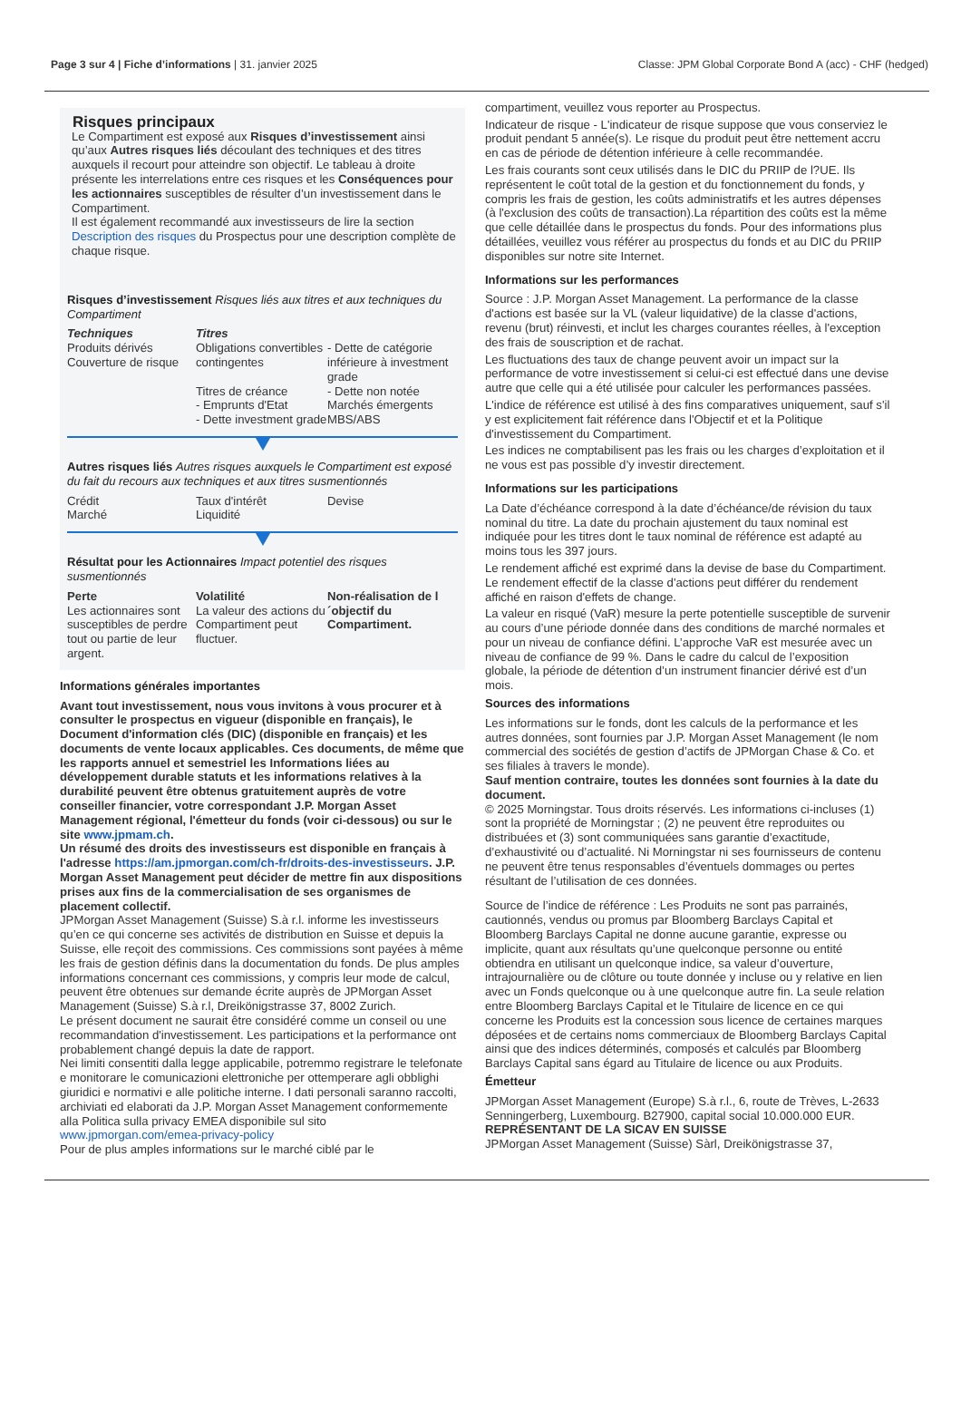Page 3 sur 4 | Fiche d’informations | 31. janvier 2025 Classe: JPM Global Corporate Bond A (acc) - CHF (hedged)
Risques principaux
Le Compartiment est exposé aux Risques d’investissement ainsi qu’aux Autres risques liés découlant des techniques et des titres auxquels il recourt pour atteindre son objectif. Le tableau à droite présente les interrelations entre ces risques et les Conséquences pour les actionnaires susceptibles de résulter d’un investissement dans le Compartiment.
Il est également recommandé aux investisseurs de lire la section Description des risques du Prospectus pour une description complète de chaque risque.
Risques d’investissement Risques liés aux titres et aux techniques du Compartiment
Techniques
Produits dérivés
Couverture de risque
Titres
Obligations convertibles contingentes
Titres de créance
- Emprunts d'Etat
- Dette investment grade
- Dette de catégorie inférieure à investment grade
- Dette non notée
Marchés émergents
MBS/ABS
Autres risques liés Autres risques auxquels le Compartiment est exposé du fait du recours aux techniques et aux titres susmentionnés
Crédit
Marché
Taux d'intérêt
Liquidité
Devise
Résultat pour les Actionnaires Impact potentiel des risques susmentionnés
Perte
Les actionnaires sont susceptibles de perdre tout ou partie de leur argent.
Volatilité
La valeur des actions du Compartiment peut fluctuer.
Non-réalisation de l´objectif du Compartiment.
Informations générales importantes
Avant tout investissement, nous vous invitons à vous procurer et à consulter le prospectus en vigueur (disponible en français), le Document d'information clés (DIC) (disponible en français) et les documents de vente locaux applicables. Ces documents, de même que les rapports annuel et semestriel les Informations liées au développement durable statuts et les informations relatives à la durabilité peuvent être obtenus gratuitement auprès de votre conseiller financier, votre correspondant J.P. Morgan Asset Management régional, l'émetteur du fonds (voir ci-dessous) ou sur le site www.jpmam.ch.
Un résumé des droits des investisseurs est disponible en français à l'adresse https://am.jpmorgan.com/ch-fr/droits-des-investisseurs. J.P. Morgan Asset Management peut décider de mettre fin aux dispositions prises aux fins de la commercialisation de ses organismes de placement collectif.
JPMorgan Asset Management (Suisse) S.à r.l. informe les investisseurs qu’en ce qui concerne ses activités de distribution en Suisse et depuis la Suisse, elle reçoit des commissions. Ces commissions sont payées à même les frais de gestion définis dans la documentation du fonds. De plus amples informations concernant ces commissions, y compris leur mode de calcul, peuvent être obtenues sur demande écrite auprès de JPMorgan Asset Management (Suisse) S.à r.l, Dreikönigstrasse 37, 8002 Zurich.
Le présent document ne saurait être considéré comme un conseil ou une recommandation d'investissement. Les participations et la performance ont probablement changé depuis la date de rapport.
Nei limiti consentiti dalla legge applicabile, potremmo registrare le telefonate e monitorare le comunicazioni elettroniche per ottemperare agli obblighi giuridici e normativi e alle politiche interne. I dati personali saranno raccolti, archiviati ed elaborati da J.P. Morgan Asset Management conformemente alla Politica sulla privacy EMEA disponibile sul sito www.jpmorgan.com/emea-privacy-policy
Pour de plus amples informations sur le marché ciblé par le
compartiment, veuillez vous reporter au Prospectus.
Indicateur de risque - L'indicateur de risque suppose que vous conserviez le produit pendant 5 année(s). Le risque du produit peut être nettement accru en cas de période de détention inférieure à celle recommandée.
Les frais courants sont ceux utilisés dans le DIC du PRIIP de l?UE. Ils représentent le coût total de la gestion et du fonctionnement du fonds, y compris les frais de gestion, les coûts administratifs et les autres dépenses (à l'exclusion des coûts de transaction).La répartition des coûts est la même que celle détaillée dans le prospectus du fonds. Pour des informations plus détaillées, veuillez vous référer au prospectus du fonds et au DIC du PRIIP disponibles sur notre site Internet.
Informations sur les performances
Source : J.P. Morgan Asset Management. La performance de la classe d'actions est basée sur la VL (valeur liquidative) de la classe d'actions, revenu (brut) réinvesti, et inclut les charges courantes réelles, à l'exception des frais de souscription et de rachat.
Les fluctuations des taux de change peuvent avoir un impact sur la performance de votre investissement si celui-ci est effectué dans une devise autre que celle qui a été utilisée pour calculer les performances passées.
L'indice de référence est utilisé à des fins comparatives uniquement, sauf s'il y est explicitement fait référence dans l'Objectif et et la Politique d'investissement du Compartiment.
Les indices ne comptabilisent pas les frais ou les charges d’exploitation et il ne vous est pas possible d’y investir directement.
Informations sur les participations
La Date d’échéance correspond à la date d’échéance/de révision du taux nominal du titre. La date du prochain ajustement du taux nominal est indiquée pour les titres dont le taux nominal de référence est adapté au moins tous les 397 jours.
Le rendement affiché est exprimé dans la devise de base du Compartiment. Le rendement effectif de la classe d'actions peut différer du rendement affiché en raison d'effets de change.
La valeur en risqué (VaR) mesure la perte potentielle susceptible de survenir au cours d’une période donnée dans des conditions de marché normales et pour un niveau de confiance défini. L’approche VaR est mesurée avec un niveau de confiance de 99 %. Dans le cadre du calcul de l’exposition globale, la période de détention d’un instrument financier dérivé est d’un mois.
Sources des informations
Les informations sur le fonds, dont les calculs de la performance et les autres données, sont fournies par J.P. Morgan Asset Management (le nom commercial des sociétés de gestion d’actifs de JPMorgan Chase & Co. et ses filiales à travers le monde).
Sauf mention contraire, toutes les données sont fournies à la date du document.
© 2025 Morningstar. Tous droits réservés. Les informations ci-incluses (1) sont la propriété de Morningstar ; (2) ne peuvent être reproduites ou distribuées et (3) sont communiquées sans garantie d’exactitude, d’exhaustivité ou d’actualité. Ni Morningstar ni ses fournisseurs de contenu ne peuvent être tenus responsables d’éventuels dommages ou pertes résultant de l’utilisation de ces données.
Source de l’indice de référence : Les Produits ne sont pas parrainés, cautionnés, vendus ou promus par Bloomberg Barclays Capital et Bloomberg Barclays Capital ne donne aucune garantie, expresse ou implicite, quant aux résultats qu’une quelconque personne ou entité obtiendra en utilisant un quelconque indice, sa valeur d’ouverture, intrajournalière ou de clôture ou toute donnée y incluse ou y relative en lien avec un Fonds quelconque ou à une quelconque autre fin. La seule relation entre Bloomberg Barclays Capital et le Titulaire de licence en ce qui concerne les Produits est la concession sous licence de certaines marques déposées et de certains noms commerciaux de Bloomberg Barclays Capital ainsi que des indices déterminés, composés et calculés par Bloomberg Barclays Capital sans égard au Titulaire de licence ou aux Produits.
Émetteur
JPMorgan Asset Management (Europe) S.à r.l., 6, route de Trèves, L-2633 Senningerberg, Luxembourg. B27900, capital social 10.000.000 EUR.
REPRÉSENTANT DE LA SICAV EN SUISSE
JPMorgan Asset Management (Suisse) Sàrl, Dreikönigstrasse 37,